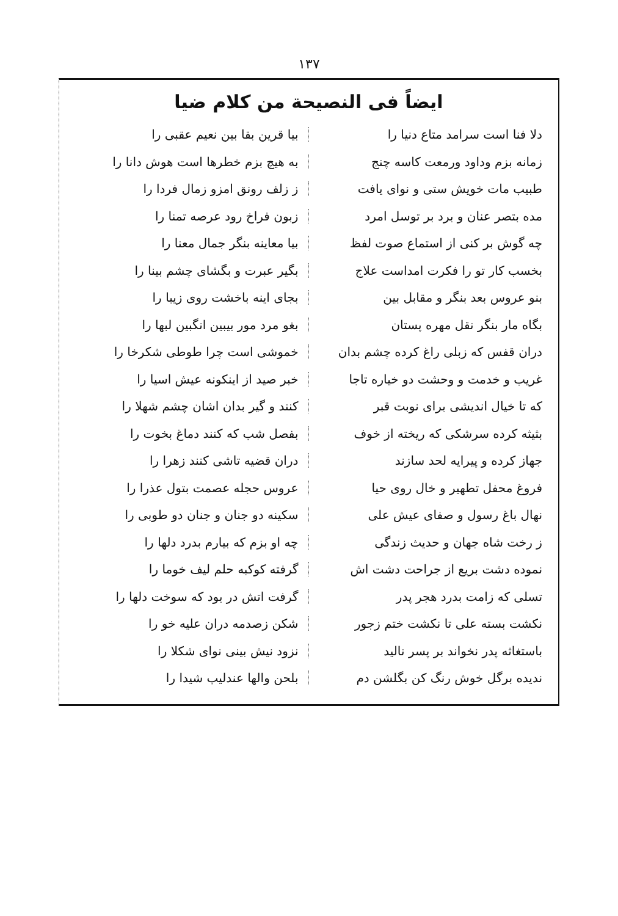۱۳۷
ایضاً فی النصیحة من کلام ضیا
دلا فنا است سرامد متاع دنیا را بیا قرین بقا بین نعیم عقبی را
زمانه بزم وداود ورمعت کاسه چنج
به هیچ بزم خطرها است هوش دانا را
طبیب مات خویش ستی و نوای یافت ز زلف رونق امزو زمال فردا را
مده بتصر عنان و برد بر توسل امرد
زبون فراخ رود عرصه تمنا را
چه گوش بر کنی از استماع صوت لفظ
بیا معاینه بنگر جمال معنا را
بخسب کار تو را فکرت امداست علاج
بگیر عبرت و بگشای چشم بینا را
بنو عروس بعد بنگر و مقابل بین بجای اینه باخشت روی زیبا را
بگاه مار بنگر نقل مهره پستان
بغو مرد مور بیبین انگبین لبها را
دران قفس که زبلی راغ کرده چشم بدان
خموشی است چرا طوطی شکرخا را
غریب و خدمت و وحشت دو خیاره تاجا
خبر صید از اینکونه عیش اسیا را
که تا خیال اندیشی برای نوبت قبر
کنند و گیر بدان اشان چشم شهلا را
بثیثه کرده سرشکی که ریخته از خوف
بفصل شب که کنند دماغ بخوت را
جهاز کرده و پیرایه لحد سازند دران قضیه تاشی کنند زهرا را
فروغ محفل تطهیر و خال روی حیا عروس حجله عصمت بتول عذرا را
نهال باغ رسول و صفای عیش علی
سکینه دو جنان و جنان دو طوبی را
ز رخت شاه جهان و حدیث زندگی
چه او بزم که بیارم بدرد دلها را
نموده دشت بریع از جراحت دشت اش گرفته کوکبه حلم لیف خوما را
تسلی که زامت بدرد هجر پدر
گرفت اتش در بود که سوخت دلها را
نکشت بسته علی تا نکشت ختم زجور شکن زصدمه دران علیه خو را
باستغاثه پدر نخواند بر پسر نالید
نزود نیش بینی نوای شکلا را
ندیده برگل خوش رنگ کن بگلشن دم بلحن والها عندلیب شیدا را